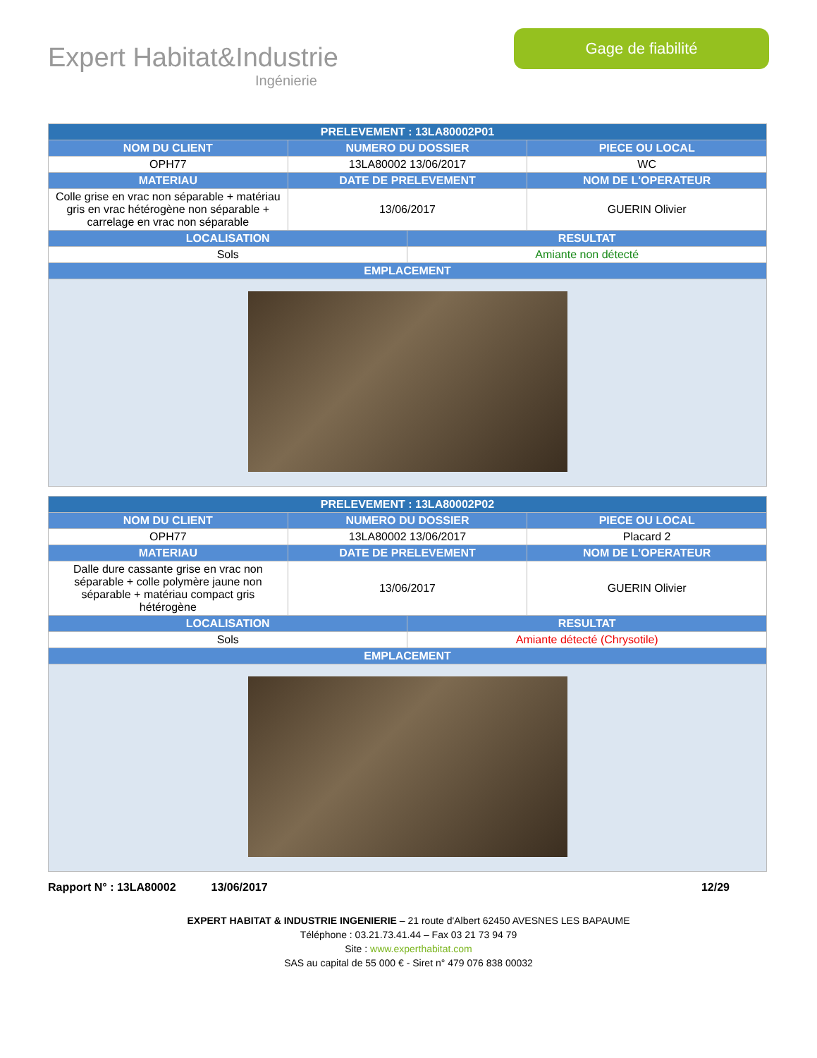Expert Habitat&Industrie
Ingénierie
Gage de fiabilité
| PRELEVEMENT : 13LA80002P01 | | | |
| --- | --- | --- | --- |
| NOM DU CLIENT | NUMERO DU DOSSIER | | PIECE OU LOCAL |
| OPH77 | 13LA80002 13/06/2017 | | WC |
| MATERIAU | DATE DE PRELEVEMENT | | NOM DE L'OPERATEUR |
| Colle grise en vrac non séparable + matériau gris en vrac hétérogène non séparable + carrelage en vrac non séparable | 13/06/2017 | | GUERIN Olivier |
| LOCALISATION | | RESULTAT | |
| Sols | | Amiante non détecté | |
| EMPLACEMENT | | | |
| PRELEVEMENT : 13LA80002P02 | | | |
| --- | --- | --- | --- |
| NOM DU CLIENT | NUMERO DU DOSSIER | | PIECE OU LOCAL |
| OPH77 | 13LA80002 13/06/2017 | | Placard 2 |
| MATERIAU | DATE DE PRELEVEMENT | | NOM DE L'OPERATEUR |
| Dalle dure cassante grise en vrac non séparable + colle polymère jaune non séparable + matériau compact gris hétérogène | 13/06/2017 | | GUERIN Olivier |
| LOCALISATION | | RESULTAT | |
| Sols | | Amiante détecté (Chrysotile) | |
| EMPLACEMENT | | | |
Rapport N° : 13LA80002 13/06/2017 12/29
EXPERT HABITAT & INDUSTRIE INGENIERIE – 21 route d'Albert 62450 AVESNES LES BAPAUME
Téléphone : 03.21.73.41.44 – Fax 03 21 73 94 79
Site : www.experthabitat.com
SAS au capital de 55 000 € - Siret n° 479 076 838 00032